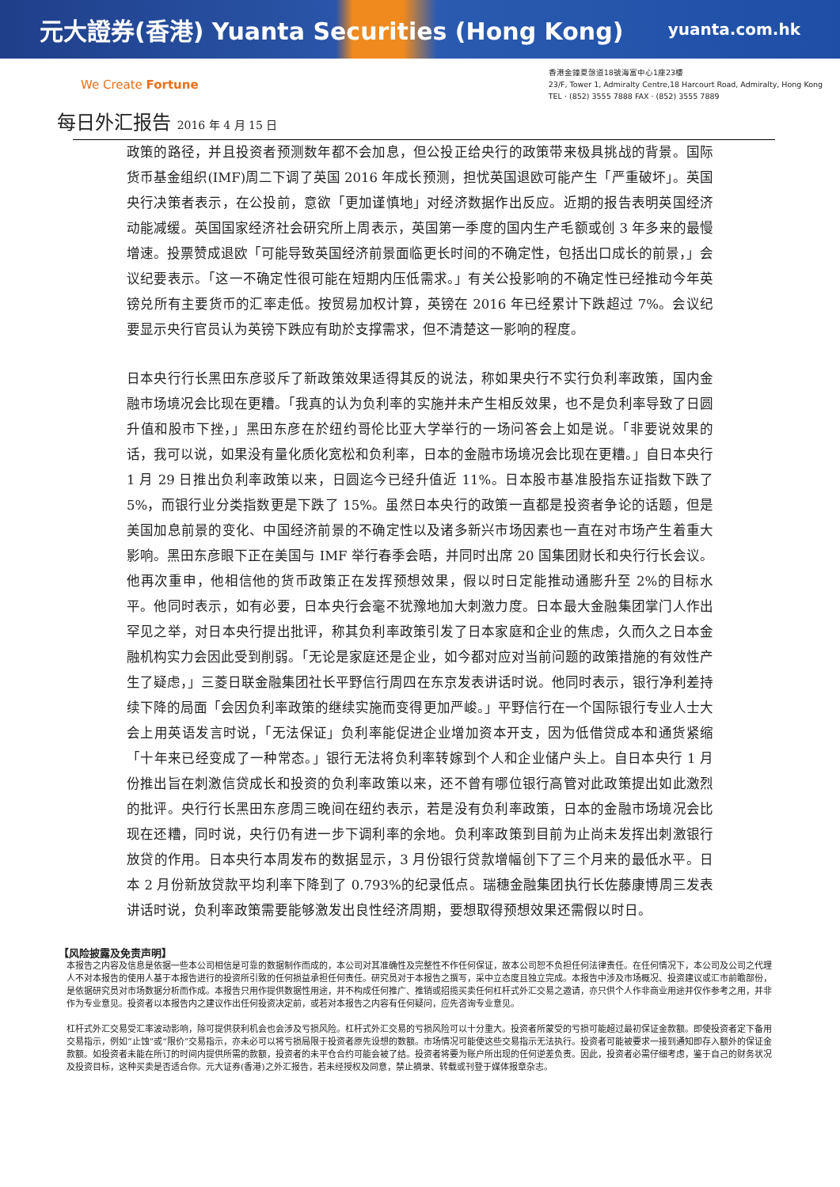元大證券(香港) Yuanta Securities (Hong Kong) yuanta.com.hk
We Create Fortune
香港金鐘夏愨道18號海富中心1座23樓
23/F, Tower 1, Admiralty Centre,18 Harcourt Road, Admiralty, Hong Kong
TEL · (852) 3555 7888 FAX · (852) 3555 7889
每日外汇报告 2016 年 4 月 15 日
政策的路径，并且投资者预测数年都不会加息，但公投正给央行的政策带来极具挑战的背景。国际货币基金组织(IMF)周二下调了英国 2016 年成长预测，担忧英国退欧可能产生「严重破坏」。英国央行决策者表示，在公投前，意欲「更加谨慎地」对经济数据作出反应。近期的报告表明英国经济动能减缓。英国国家经济社会研究所上周表示，英国第一季度的国内生产毛额或创 3 年多来的最慢增速。投票赞成退欧「可能导致英国经济前景面临更长时间的不确定性，包括出口成长的前景，」会议纪要表示。「这一不确定性很可能在短期内压低需求。」有关公投影响的不确定性已经推动今年英镑兑所有主要货币的汇率走低。按贸易加权计算，英镑在 2016 年已经累计下跌超过 7%。会议纪要显示央行官员认为英镑下跌应有助於支撑需求，但不清楚这一影响的程度。
日本央行行长黑田东彦驳斥了新政策效果适得其反的说法，称如果央行不实行负利率政策，国内金融市场境况会比现在更糟。「我真的认为负利率的实施并未产生相反效果，也不是负利率导致了日圆升值和股市下挫，」黑田东彦在於纽约哥伦比亚大学举行的一场问答会上如是说。「非要说效果的话，我可以说，如果没有量化质化宽松和负利率，日本的金融市场境况会比现在更糟。」自日本央行 1 月 29 日推出负利率政策以来，日圆迄今已经升值近 11%。日本股市基准股指东证指数下跌了 5%，而银行业分类指数更是下跌了 15%。虽然日本央行的政策一直都是投资者争论的话题，但是美国加息前景的变化、中国经济前景的不确定性以及诸多新兴市场因素也一直在对市场产生着重大影响。黑田东彦眼下正在美国与 IMF 举行春季会晤，并同时出席 20 国集团财长和央行行长会议。他再次重申，他相信他的货币政策正在发挥预想效果，假以时日定能推动通膨升至 2%的目标水平。他同时表示，如有必要，日本央行会毫不犹豫地加大刺激力度。日本最大金融集团掌门人作出罕见之举，对日本央行提出批评，称其负利率政策引发了日本家庭和企业的焦虑，久而久之日本金融机构实力会因此受到削弱。「无论是家庭还是企业，如今都对应对当前问题的政策措施的有效性产生了疑虑，」三菱日联金融集团社长平野信行周四在东京发表讲话时说。他同时表示，银行净利差持续下降的局面「会因负利率政策的继续实施而变得更加严峻。」平野信行在一个国际银行专业人士大会上用英语发言时说，「无法保证」负利率能促进企业增加资本开支，因为低借贷成本和通货紧缩「十年来已经变成了一种常态。」银行无法将负利率转嫁到个人和企业储户头上。自日本央行 1 月份推出旨在刺激信贷成长和投资的负利率政策以来，还不曾有哪位银行高管对此政策提出如此激烈的批评。央行行长黑田东彦周三晚间在纽约表示，若是没有负利率政策，日本的金融市场境况会比现在还糟，同时说，央行仍有进一步下调利率的余地。负利率政策到目前为止尚未发挥出刺激银行放贷的作用。日本央行本周发布的数据显示，3 月份银行贷款增幅创下了三个月来的最低水平。日本 2 月份新放贷款平均利率下降到了 0.793%的纪录低点。瑞穗金融集团执行长佐藤康博周三发表讲话时说，负利率政策需要能够激发出良性经济周期，要想取得预想效果还需假以时日。
【风险披露及免责声明】
本报告之内容及信息是依据一些本公司相信是可靠的数据制作而成的，本公司对其准确性及完整性不作任何保证，故本公司恕不负担任何法律责任。在任何情况下，本公司及公司之代理人不对本报告的使用人基于本报告进行的投资所引致的任何损益承担任何责任。研究员对于本报告之撰写，采中立态度且独立完成。本报告中涉及市场概况、投资建议或汇市前瞻部份，是依据研究员对市场数据分析而作成。本报告只用作提供数据性用途，并不构成任何推广、推销或招揽买卖任何杠杆式外汇交易之邀请，亦只供个人作非商业用途并仅作参考之用，并非作为专业意见。投资者以本报告内之建议作出任何投资决定前，或若对本报告之内容有任何疑问，应先咨询专业意见。
杠杆式外汇交易受汇率波动影响，除可提供获利机会也会涉及亏损风险。杠杆式外汇交易的亏损风险可以十分重大。投资者所蒙受的亏损可能超过最初保证金款额。即使投资者定下备用交易指示，例如“止蚀”或“限价”交易指示，亦未必可以将亏损局限于投资者原先设想的数额。市场情况可能使这些交易指示无法执行。投资者可能被要求一接到通知即存入额外的保证金款额。如投资者未能在所订的时间内提供所需的款额，投资者的未平仓合约可能会被了结。投资者将要为账户所出现的任何逆差负责。因此，投资者必需仔细考虑，鉴于自己的财务状况及投资目标，这种买卖是否适合你。元大证券(香港)之外汇报告，若未经授权及同意，禁止摘录、转载或刊登于媒体报章杂志。